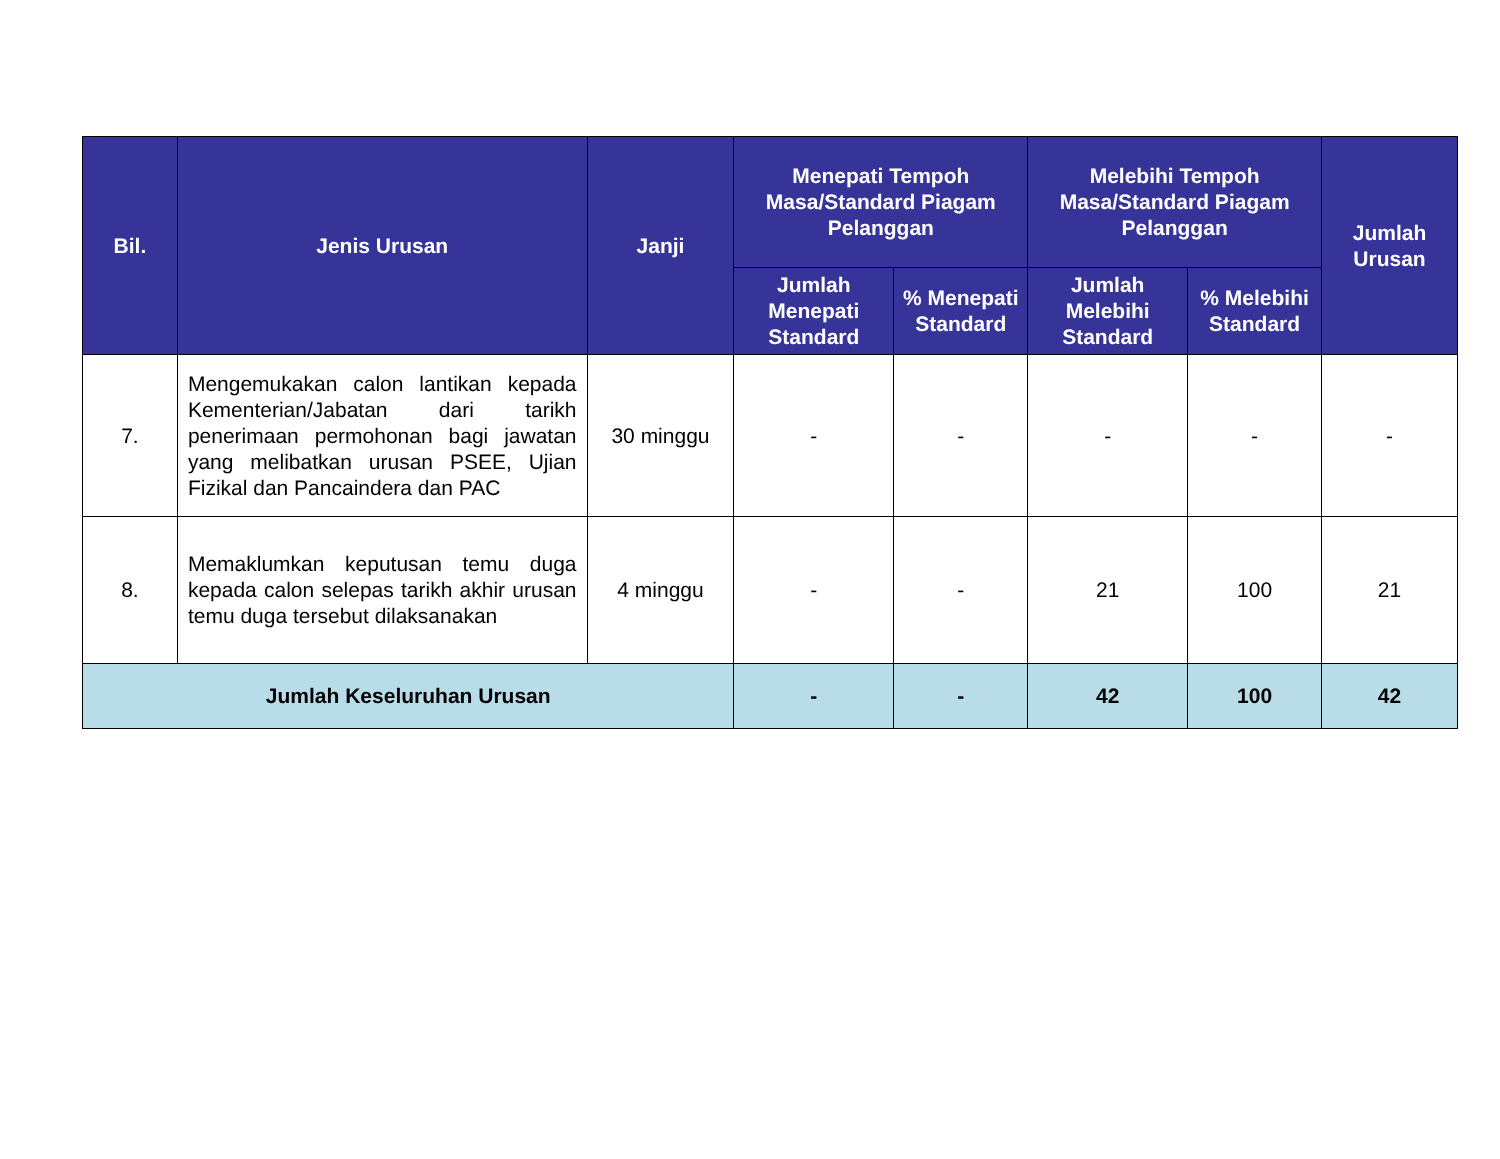| Bil. | Jenis Urusan | Janji | Menepati Tempoh Masa/Standard Piagam Pelanggan | | Melebihi Tempoh Masa/Standard Piagam Pelanggan | | Jumlah Urusan |
| --- | --- | --- | --- | --- | --- | --- | --- |
| | | | Jumlah Menepati Standard | % Menepati Standard | Jumlah Melebihi Standard | % Melebihi Standard | |
| 7. | Mengemukakan calon lantikan kepada Kementerian/Jabatan dari tarikh penerimaan permohonan bagi jawatan yang melibatkan urusan PSEE, Ujian Fizikal dan Pancaindera dan PAC | 30 minggu | - | - | - | - | - |
| 8. | Memaklumkan keputusan temu duga kepada calon selepas tarikh akhir urusan temu duga tersebut dilaksanakan | 4 minggu | - | - | 21 | 100 | 21 |
| Jumlah Keseluruhan Urusan | | | - | - | 42 | 100 | 42 |